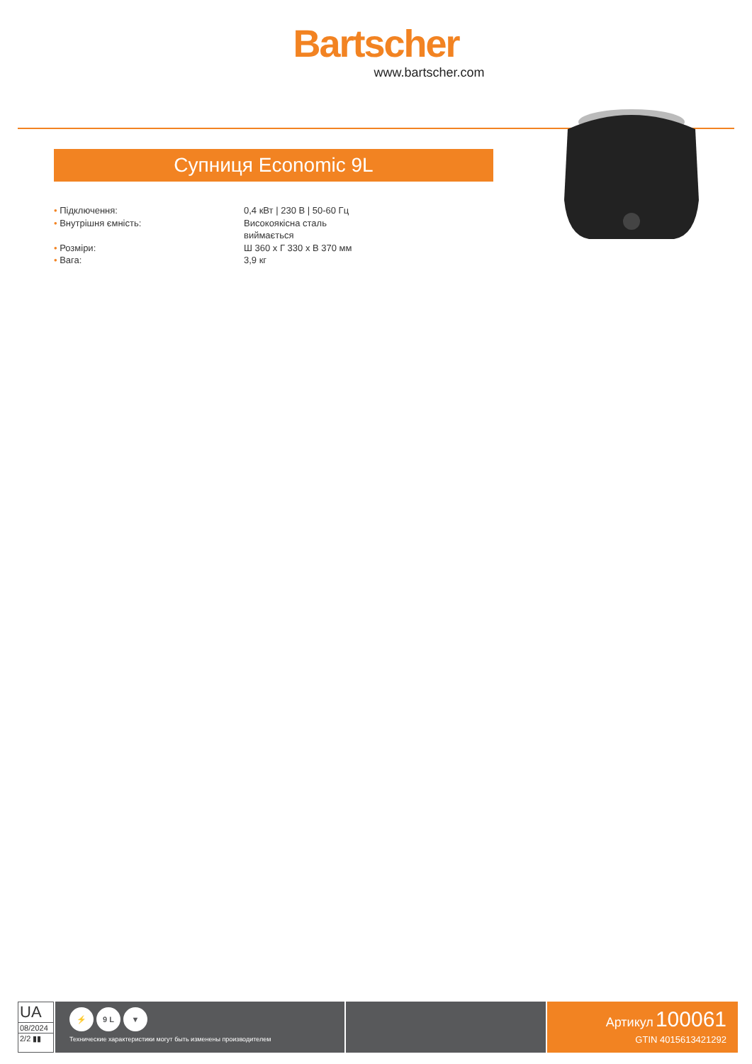Bartscher
www.bartscher.com
Супниця Economic 9L
• Підключення: 0,4 кВт | 230 В | 50-60 Гц
• Внутрішня ємність: Високоякісна сталь
виймається
• Розміри: Ш 360 x Г 330 x В 370 мм
• Вага: 3,9 кг
UA
08/2024
2/2 ▮▮
⚡ 9 L ▼
Технические характеристики могут быть изменены производителем
Артикул 100061
GTIN 4015613421292